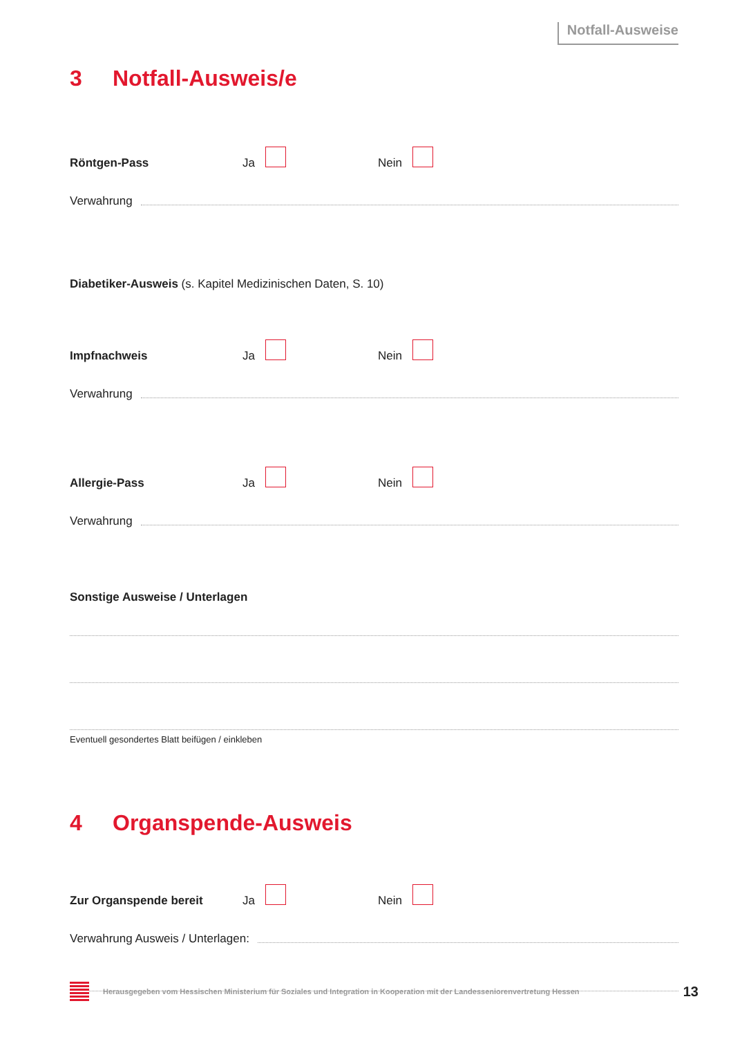Notfall-Ausweise
3 Notfall-Ausweis/e
Röntgen-Pass
Ja
Nein
Verwahrung
Diabetiker-Ausweis (s. Kapitel Medizinischen Daten, S. 10)
Impfnachweis
Ja
Nein
Verwahrung
Allergie-Pass
Ja
Nein
Verwahrung
Sonstige Ausweise / Unterlagen
Eventuell gesondertes Blatt beifügen / einkleben
4 Organspende-Ausweis
Zur Organspende bereit
Ja
Nein
Verwahrung Ausweis / Unterlagen:
Herausgegeben vom Hessischen Ministerium für Soziales und Integration in Kooperation mit der Landesseniorenvertretung Hessen 13